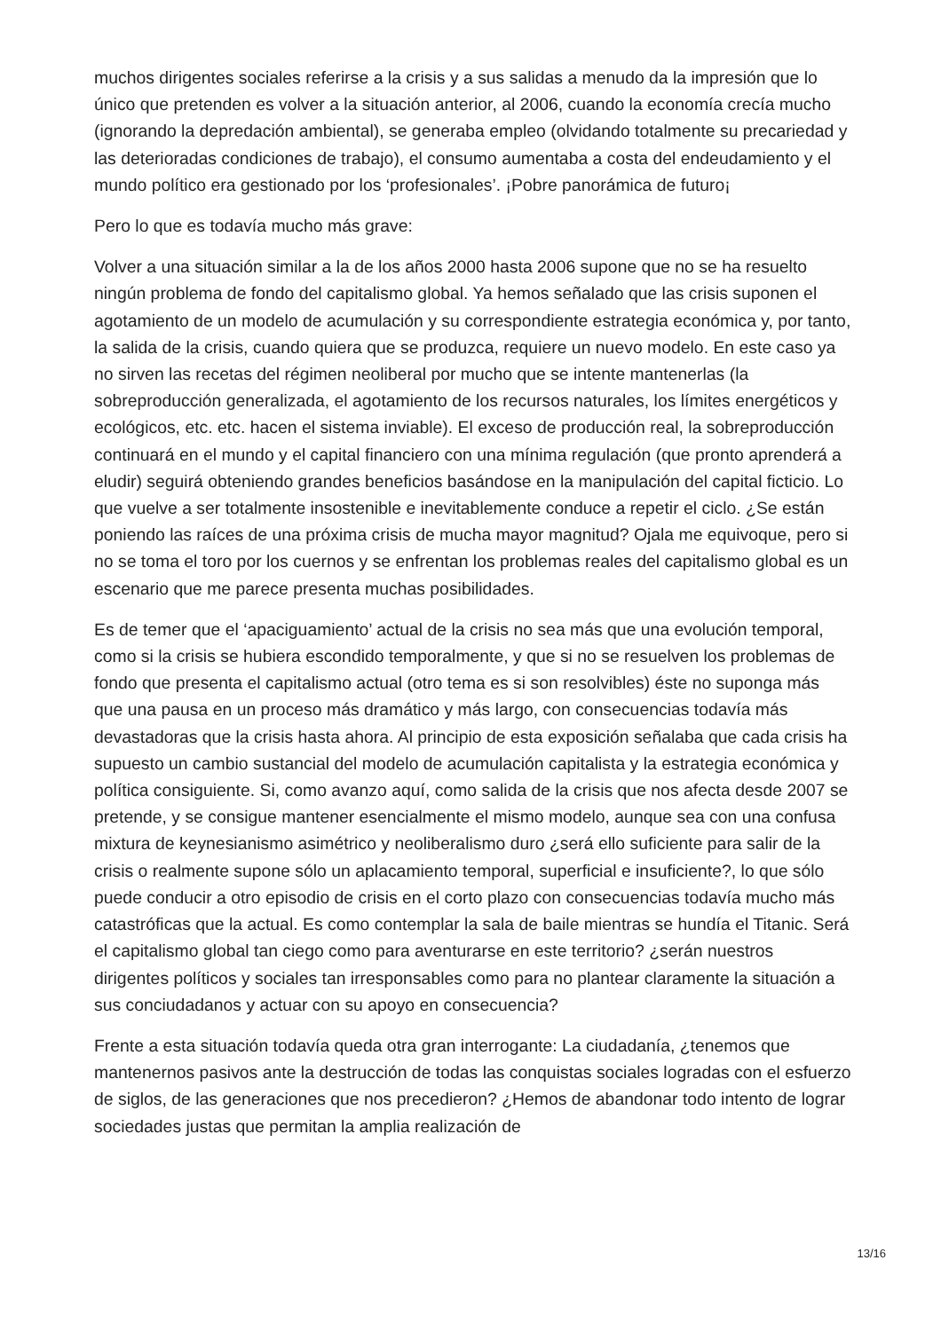muchos dirigentes sociales referirse a la crisis y a sus salidas a menudo da la impresión que lo único que pretenden es volver a la situación anterior, al 2006, cuando la economía crecía mucho (ignorando la depredación ambiental), se generaba empleo (olvidando totalmente su precariedad y las deterioradas condiciones de trabajo), el consumo aumentaba a costa del endeudamiento y el mundo político era gestionado por los ‘profesionales’. ¡Pobre panorámica de futuro¡
Pero lo que es todavía mucho más grave:
Volver a una situación similar a la de los años 2000 hasta 2006 supone que no se ha resuelto ningún problema de fondo del capitalismo global. Ya hemos señalado que las crisis suponen el agotamiento de un modelo de acumulación y su correspondiente estrategia económica y, por tanto, la salida de la crisis, cuando quiera que se produzca, requiere un nuevo modelo. En este caso ya no sirven las recetas del régimen neoliberal por mucho que se intente mantenerlas (la sobreproducción generalizada, el agotamiento de los recursos naturales, los límites energéticos y ecológicos, etc. etc. hacen el sistema inviable). El exceso de producción real, la sobreproducción continuará en el mundo y el capital financiero con una mínima regulación (que pronto aprenderá a eludir) seguirá obteniendo grandes beneficios basándose en la manipulación del capital ficticio. Lo que vuelve a ser totalmente insostenible e inevitablemente conduce a repetir el ciclo. ¿Se están poniendo las raíces de una próxima crisis de mucha mayor magnitud? Ojala me equivoque, pero si no se toma el toro por los cuernos y se enfrentan los problemas reales del capitalismo global es un escenario que me parece presenta muchas posibilidades.
Es de temer que el ‘apaciguamiento’ actual de la crisis no sea más que una evolución temporal, como si la crisis se hubiera escondido temporalmente, y que si no se resuelven los problemas de fondo que presenta el capitalismo actual (otro tema es si son resolvibles) éste no suponga más que una pausa en un proceso más dramático y más largo, con consecuencias todavía más devastadoras que la crisis hasta ahora. Al principio de esta exposición señalaba que cada crisis ha supuesto un cambio sustancial del modelo de acumulación capitalista y la estrategia económica y política consiguiente. Si, como avanzo aquí, como salida de la crisis que nos afecta desde 2007 se pretende, y se consigue mantener esencialmente el mismo modelo, aunque sea con una confusa mixtura de keynesianismo asimétrico y neoliberalismo duro ¿será ello suficiente para salir de la crisis o realmente supone sólo un aplacamiento temporal, superficial e insuficiente?, lo que sólo puede conducir a otro episodio de crisis en el corto plazo con consecuencias todavía mucho más catastróficas que la actual. Es como contemplar la sala de baile mientras se hundía el Titanic. Será el capitalismo global tan ciego como para aventurarse en este territorio? ¿serán nuestros dirigentes políticos y sociales tan irresponsables como para no plantear claramente la situación a sus conciudadanos y actuar con su apoyo en consecuencia?
Frente a esta situación todavía queda otra gran interrogante: La ciudadanía, ¿tenemos que mantenernos pasivos ante la destrucción de todas las conquistas sociales logradas con el esfuerzo de siglos, de las generaciones que nos precedieron? ¿Hemos de abandonar todo intento de lograr sociedades justas que permitan la amplia realización de
13/16